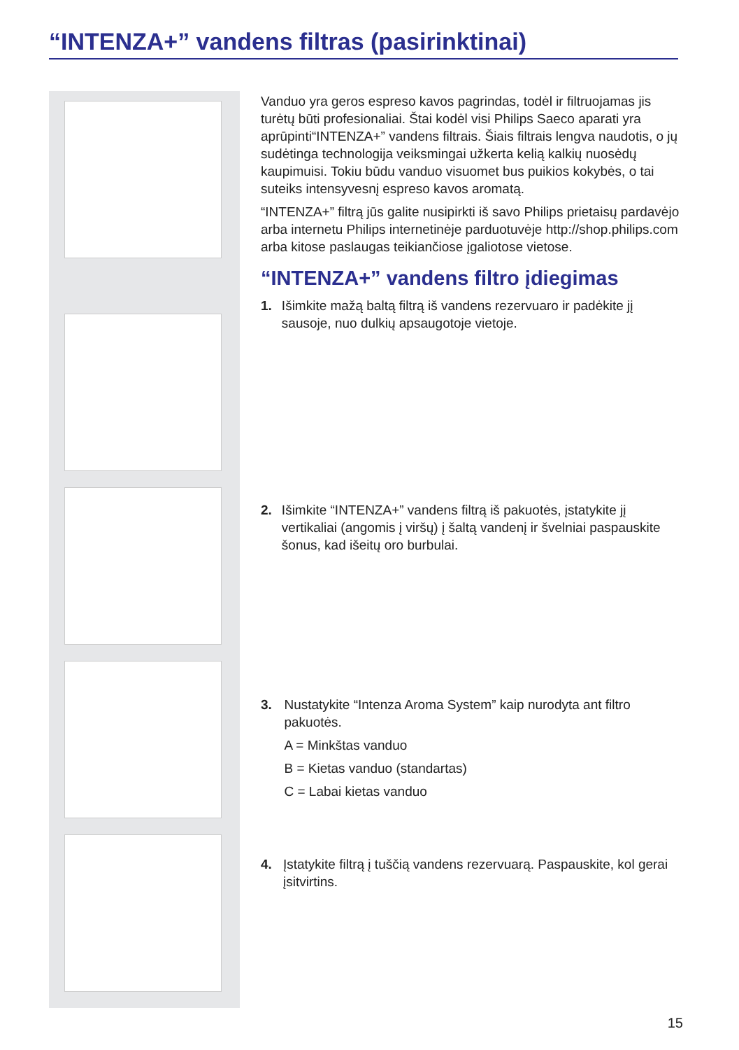“INTENZA+” vandens filtras (pasirinktinai)
Vanduo yra geros espreso kavos pagrindas, todėl ir filtruojamas jis turėtų būti profesionaliai. Štai kodėl visi Philips Saeco aparati yra aprūpinti“INTENZA+” vandens filtrais. Šiais filtrais lengva naudotis, o jų sudėtinga technologija veiksmingai užkerta kelią kalkių nuosėdų kaupimuisi. Tokiu būdu vanduo visuomet bus puikios kokybės, o tai suteiks intensyvesnį espreso kavos aromatą.
“INTENZA+” filtrą jūs galite nusipirkti iš savo Philips prietaisų pardavėjo arba internetu Philips internetinėje parduotuvėje http://shop.philips.com arba kitose paslaugas teikiančiose įgaliotose vietose.
“INTENZA+” vandens filtro įdiegimas
1.
Išimkite mažą baltą filtrą iš vandens rezervuaro ir padėkite jį sausoje, nuo dulkių apsaugotoje vietoje.
2.
Išimkite “INTENZA+” vandens filtrą iš pakuotės, įstatykite jį vertikaliai (angomis į viršų) į šaltą vandenį ir švelniai paspauskite šonus, kad išeitų oro burbulai.
3.
Nustatykite “Intenza Aroma System” kaip nurodyta ant filtro pakuotės.
A = Minkštas vanduo
B = Kietas vanduo (standartas)
C = Labai kietas vanduo
4.
Įstatykite filtrą į tuščią vandens rezervuarą. Paspauskite, kol gerai įsitvirtins.
15